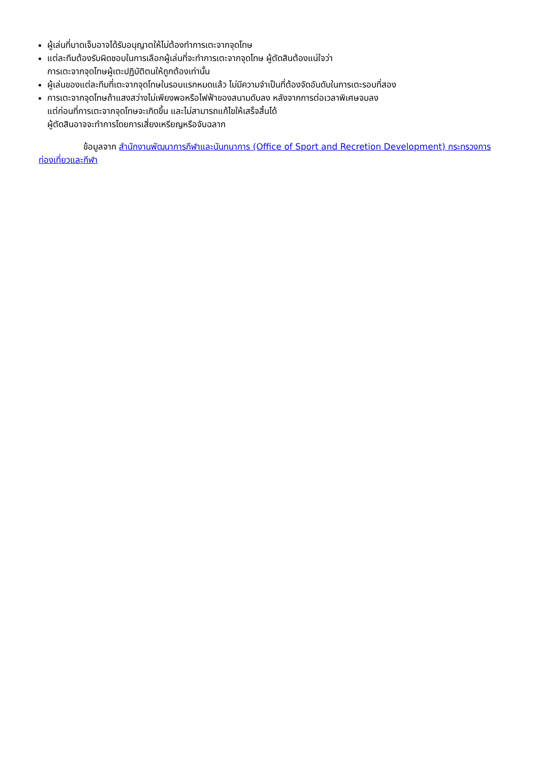ผู้เล่นที่บาดเจ็บอาจได้รับอนุญาตให้ไม่ต้องทำการเตะจากจุดโทษ
แต่ละทีมต้องรับผิดชอบในการเลือกผู้เล่นที่จะทำการเตะจากจุดโทษ ผู้ตัดสินต้องแน่ใจว่า
การเตะจากจุดโทษผู้เตะปฏิบัติตนให้ถูกต้องเท่านั้น
ผู้เล่นของแต่ละทีมที่เตะจากจุดโทษในรอบแรกหมดแล้ว ไม่มีความจำเป็นที่ต้องจัดอันดับในการเตะรอบที่สอง
การเตะจากจุดโทษถ้าแสงสว่างไม่เพียงพอหรือไฟฟ้าของสนามดับลง หลังจากการต่อเวลาพิเศษจบลง
แต่ก่อนที่การเตะจากจุดโทษจะเกิดขึ้น และไม่สามารถแก้ไขให้เสร็จสิ้นได้
ผู้ตัดสินอาจจะทำการโดยการเสี่ยงเหรียญหรือจับฉลาก
ข้อมูลจาก สำนักงานพัฒนาการกีฬาและนันทนาการ (Office of Sport and Recretion Development) กระทรวงการท่องเที่ยวและกีฬา